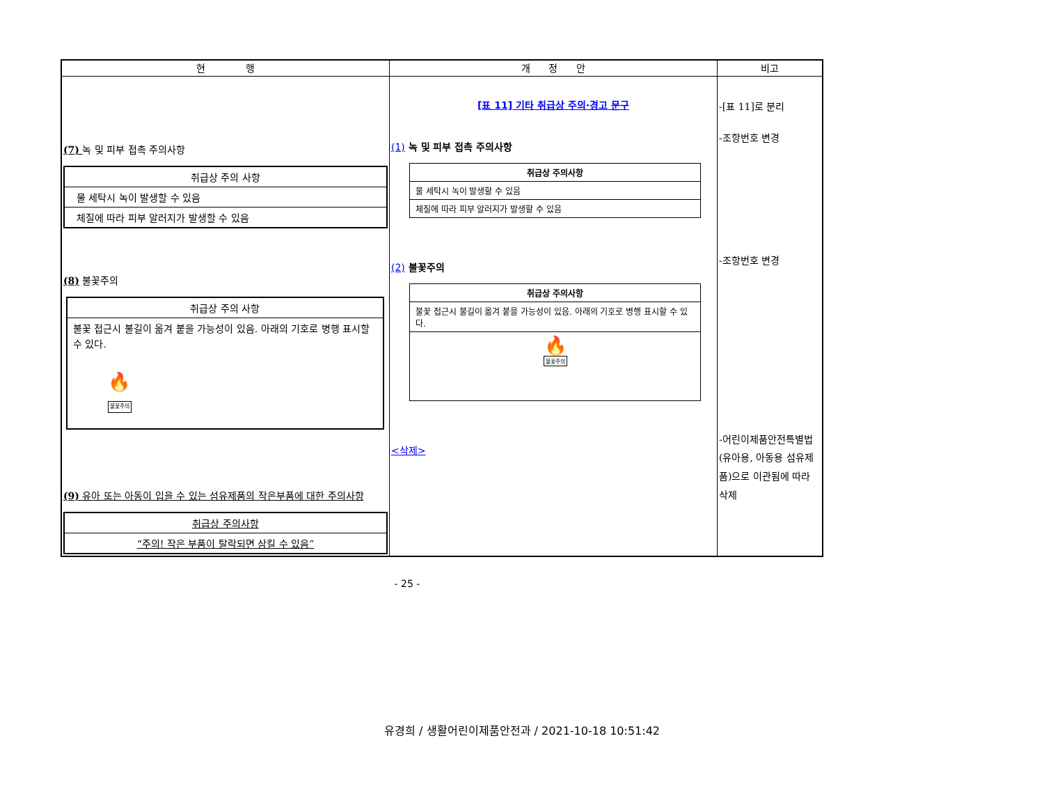| 현 행 | 개 정 안 | 비고 |
| --- | --- | --- |
| (7) 녹 및 피부 접촉 주의사항 / 취급상 주의 사항 / / 물 세탁시 녹이 발생할 수 있음 / / 체질에 따라 피부 알러지가 발생할 수 있음 / (8) 불꽃주의 / 취급상 주의 사항 / / 불꽃 접근시 불길이 옮겨 붙을 가능성이 있음. 아래의 기호로 병행 표시할 수 있다. 🔥 불꽃주의 / (9) 유아 또는 아동이 입을 수 있는 섬유제품의 작은부품에 대한 주의사항 / 취급상 주의사항 / / “주의! 작은 부품이 탈락되면 삼킬 수 있음” / | [표 11] 기타 취급상 주의·경고 문구 (1) 녹 및 피부 접촉 주의사항 / 취급상 주의사항 / / 물 세탁시 녹이 발생할 수 있음 / / 체질에 따라 피부 알러지가 발생할 수 있음 / (2) 불꽃주의 / 취급상 주의사항 / / 불꽃 접근시 불길이 옮겨 붙을 가능성이 있음. 아래의 기호로 병행 표시할 수 있다. / / 🔥 불꽃주의 / <삭제> | -[표 11]로 분리 -조항번호 변경 -조항번호 변경 -어린이제품안전특별법(유아용, 아동용 섬유제품)으로 이관됨에 따라 삭제 |
- 25 -
유경희 / 생활어린이제품안전과 / 2021-10-18 10:51:42